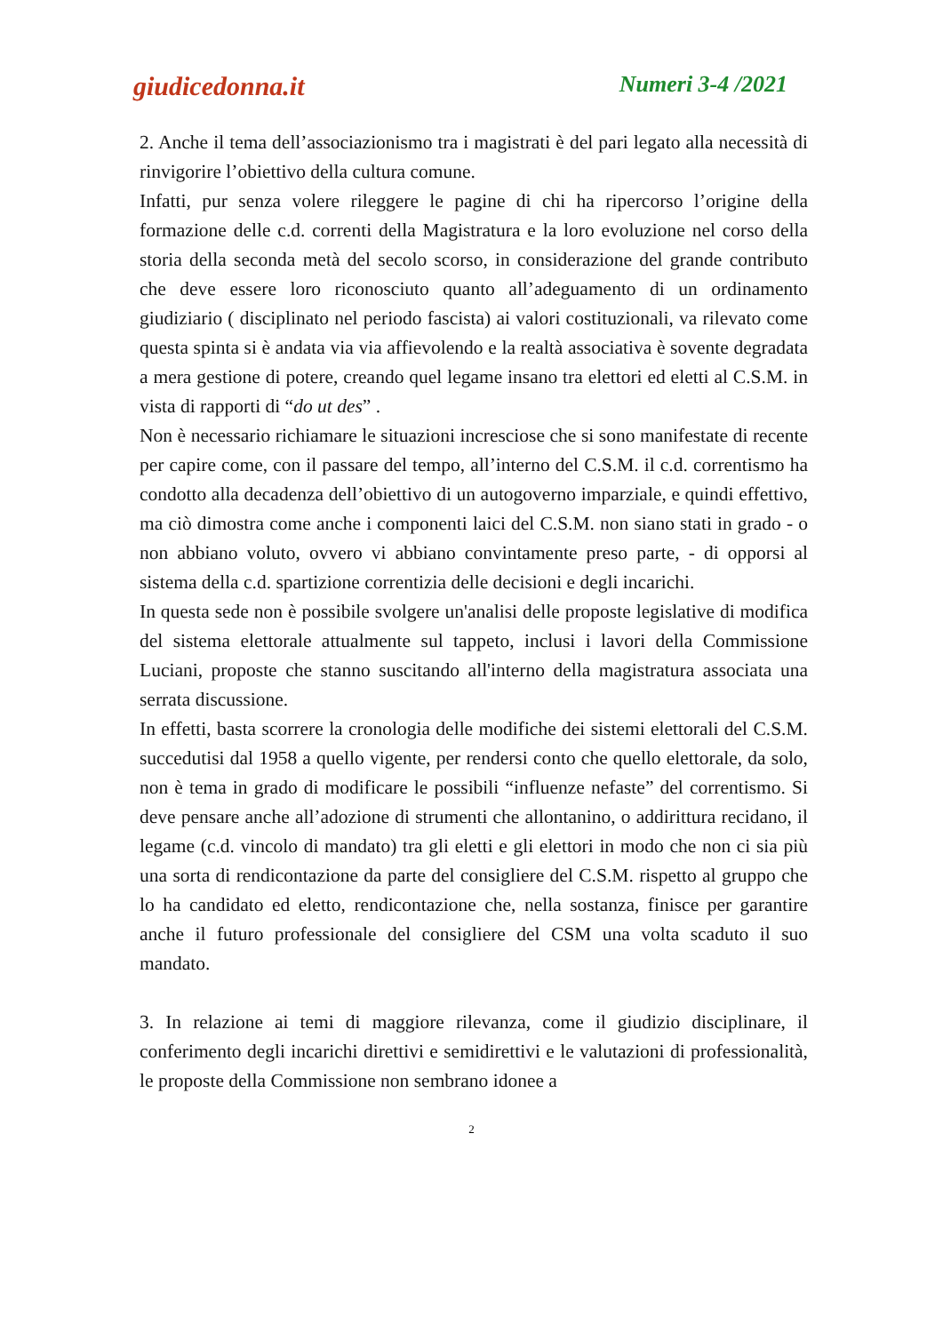giudicedonna.it Numeri 3-4 /2021
2. Anche il tema dell’associazionismo tra i magistrati è del pari legato alla necessità di rinvigorire l’obiettivo della cultura comune.
Infatti, pur senza volere rileggere le pagine di chi ha ripercorso l’origine della formazione delle c.d. correnti della Magistratura e la loro evoluzione nel corso della storia della seconda metà del secolo scorso, in considerazione del grande contributo che deve essere loro riconosciuto quanto all’adeguamento di un ordinamento giudiziario ( disciplinato nel periodo fascista) ai valori costituzionali, va rilevato come questa spinta si è andata via via affievolendo e la realtà associativa è sovente degradata a mera gestione di potere, creando quel legame insano tra elettori ed eletti al C.S.M. in vista di rapporti di “do ut des” .
Non è necessario richiamare le situazioni incresciose che si sono manifestate di recente per capire come, con il passare del tempo, all’interno del C.S.M. il c.d. correntismo ha condotto alla decadenza dell’obiettivo di un autogoverno imparziale, e quindi effettivo, ma ciò dimostra come anche i componenti laici del C.S.M. non siano stati in grado - o non abbiano voluto, ovvero vi abbiano convintamente preso parte, - di opporsi al sistema della c.d. spartizione correntizia delle decisioni e degli incarichi.
In questa sede non è possibile svolgere un'analisi delle proposte legislative di modifica del sistema elettorale attualmente sul tappeto, inclusi i lavori della Commissione Luciani, proposte che stanno suscitando all'interno della magistratura associata una serrata discussione.
In effetti, basta scorrere la cronologia delle modifiche dei sistemi elettorali del C.S.M. succedutisi dal 1958 a quello vigente, per rendersi conto che quello elettorale, da solo, non è tema in grado di modificare le possibili “influenze nefaste” del correntismo. Si deve pensare anche all’adozione di strumenti che allontanino, o addirittura recidano, il legame (c.d. vincolo di mandato) tra gli eletti e gli elettori in modo che non ci sia più una sorta di rendicontazione da parte del consigliere del C.S.M. rispetto al gruppo che lo ha candidato ed eletto, rendicontazione che, nella sostanza, finisce per garantire anche il futuro professionale del consigliere del CSM una volta scaduto il suo mandato.
3. In relazione ai temi di maggiore rilevanza, come il giudizio disciplinare, il conferimento degli incarichi direttivi e semidirettivi e le valutazioni di professionalità, le proposte della Commissione non sembrano idonee a
2